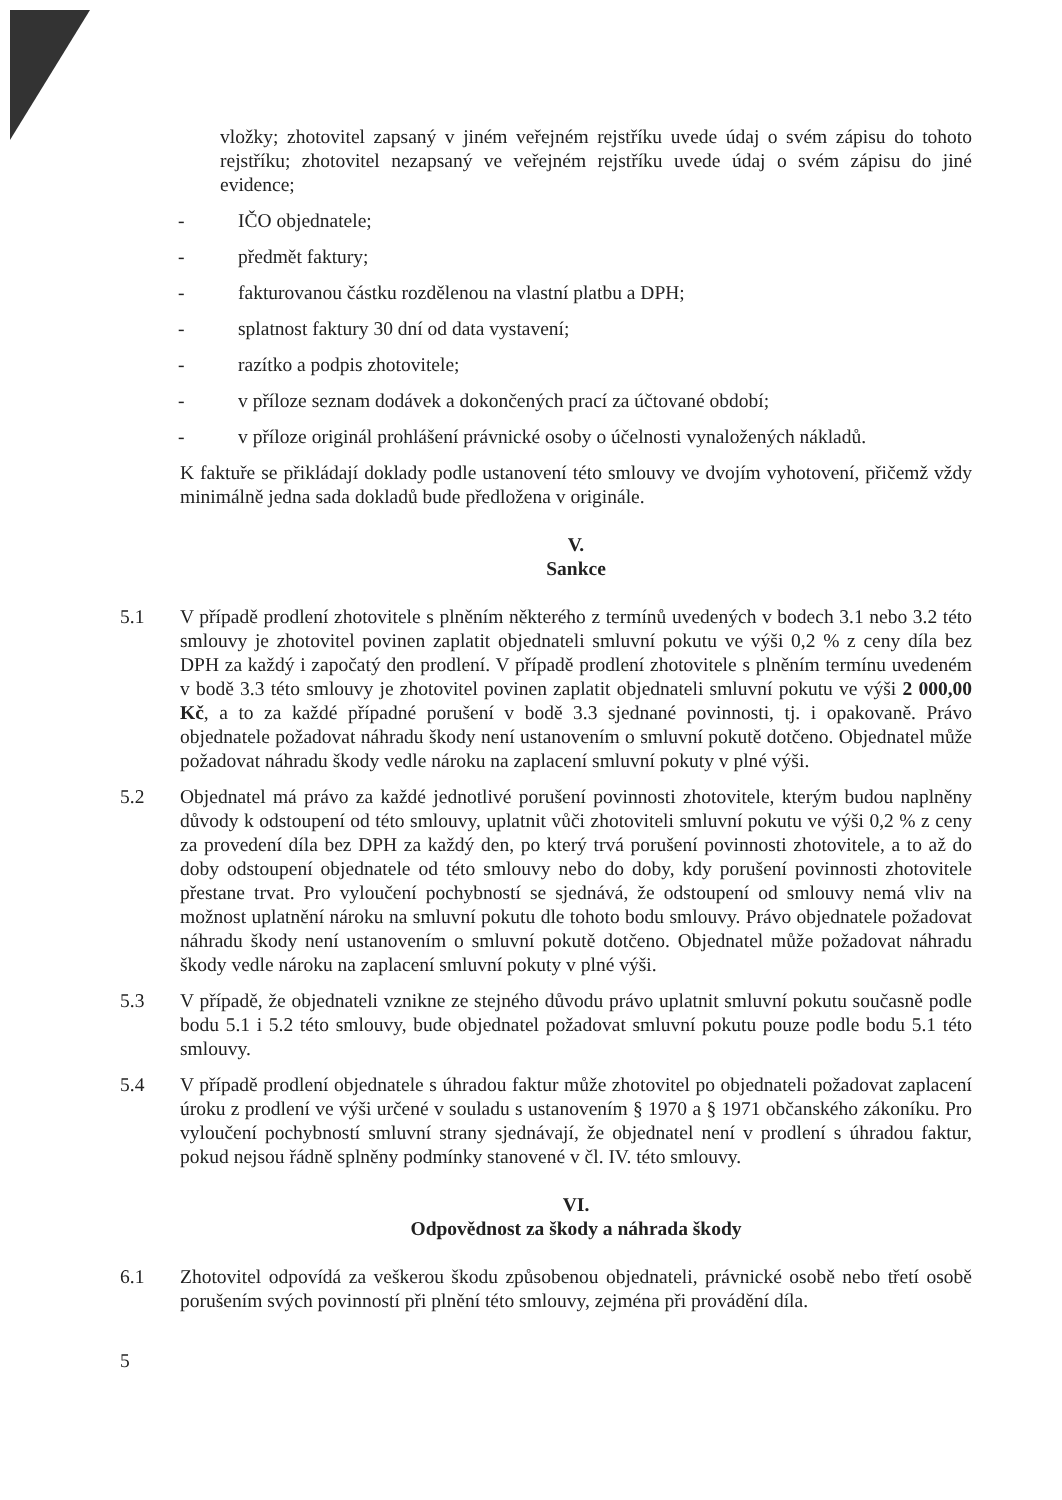vložky; zhotovitel zapsaný v jiném veřejném rejstříku uvede údaj o svém zápisu do tohoto rejstříku; zhotovitel nezapsaný ve veřejném rejstříku uvede údaj o svém zápisu do jiné evidence;
- IČO objednatele;
- předmět faktury;
- fakturovanou částku rozdělenou na vlastní platbu a DPH;
- splatnost faktury 30 dní od data vystavení;
- razítko a podpis zhotovitele;
- v příloze seznam dodávek a dokončených prací za účtované období;
- v příloze originál prohlášení právnické osoby o účelnosti vynaložených nákladů.
K faktuře se přikládají doklady podle ustanovení této smlouvy ve dvojím vyhotovení, přičemž vždy minimálně jedna sada dokladů bude předložena v originále.
V.
Sankce
5.1 V případě prodlení zhotovitele s plněním některého z termínů uvedených v bodech 3.1 nebo 3.2 této smlouvy je zhotovitel povinen zaplatit objednateli smluvní pokutu ve výši 0,2 % z ceny díla bez DPH za každý i započatý den prodlení. V případě prodlení zhotovitele s plněním termínu uvedeném v bodě 3.3 této smlouvy je zhotovitel povinen zaplatit objednateli smluvní pokutu ve výši 2 000,00 Kč, a to za každé případné porušení v bodě 3.3 sjednané povinnosti, tj. i opakovaně. Právo objednatele požadovat náhradu škody není ustanovením o smluvní pokutě dotčeno. Objednatel může požadovat náhradu škody vedle nároku na zaplacení smluvní pokuty v plné výši.
5.2 Objednatel má právo za každé jednotlivé porušení povinnosti zhotovitele, kterým budou naplněny důvody k odstoupení od této smlouvy, uplatnit vůči zhotoviteli smluvní pokutu ve výši 0,2 % z ceny za provedení díla bez DPH za každý den, po který trvá porušení povinnosti zhotovitele, a to až do doby odstoupení objednatele od této smlouvy nebo do doby, kdy porušení povinnosti zhotovitele přestane trvat. Pro vyloučení pochybností se sjednává, že odstoupení od smlouvy nemá vliv na možnost uplatnění nároku na smluvní pokutu dle tohoto bodu smlouvy. Právo objednatele požadovat náhradu škody není ustanovením o smluvní pokutě dotčeno. Objednatel může požadovat náhradu škody vedle nároku na zaplacení smluvní pokuty v plné výši.
5.3 V případě, že objednateli vznikne ze stejného důvodu právo uplatnit smluvní pokutu současně podle bodu 5.1 i 5.2 této smlouvy, bude objednatel požadovat smluvní pokutu pouze podle bodu 5.1 této smlouvy.
5.4 V případě prodlení objednatele s úhradou faktur může zhotovitel po objednateli požadovat zaplacení úroku z prodlení ve výši určené v souladu s ustanovením § 1970 a § 1971 občanského zákoníku. Pro vyloučení pochybností smluvní strany sjednávají, že objednatel není v prodlení s úhradou faktur, pokud nejsou řádně splněny podmínky stanovené v čl. IV. této smlouvy.
VI.
Odpovědnost za škody a náhrada škody
6.1 Zhotovitel odpovídá za veškerou škodu způsobenou objednateli, právnické osobě nebo třetí osobě porušením svých povinností při plnění této smlouvy, zejména při provádění díla.
5